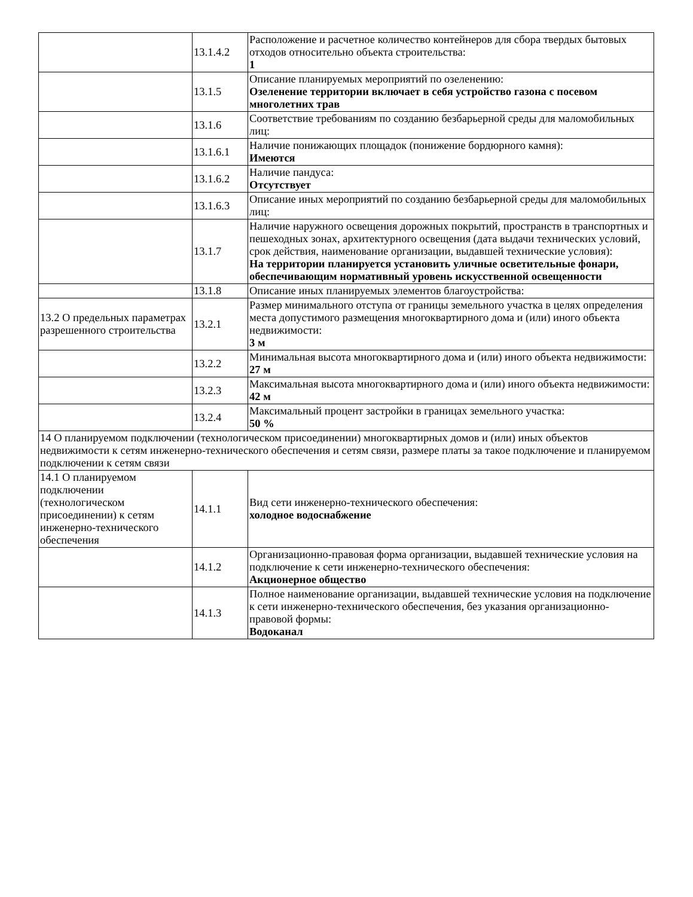| | 13.1.4.2 | Расположение и расчетное количество контейнеров для сбора твердых бытовых отходов относительно объекта строительства: 1 |
| | 13.1.5 | Описание планируемых мероприятий по озеленению: Озеленение территории включает в себя устройство газона с посевом многолетних трав |
| | 13.1.6 | Соответствие требованиям по созданию безбарьерной среды для маломобильных лиц: |
| | 13.1.6.1 | Наличие понижающих площадок (понижение бордюрного камня): Имеются |
| | 13.1.6.2 | Наличие пандуса: Отсутствует |
| | 13.1.6.3 | Описание иных мероприятий по созданию безбарьерной среды для маломобильных лиц: |
| | 13.1.7 | Наличие наружного освещения дорожных покрытий, пространств в транспортных и пешеходных зонах, архитектурного освещения (дата выдачи технических условий, срок действия, наименование организации, выдавшей технические условия): На территории планируется установить уличные осветительные фонари, обеспечивающим нормативный уровень искусственной освещенности |
| | 13.1.8 | Описание иных планируемых элементов благоустройства: |
| 13.2 О предельных параметрах разрешенного строительства | 13.2.1 | Размер минимального отступа от границы земельного участка в целях определения места допустимого размещения многоквартирного дома и (или) иного объекта недвижимости: 3 м |
| | 13.2.2 | Минимальная высота многоквартирного дома и (или) иного объекта недвижимости: 27 м |
| | 13.2.3 | Максимальная высота многоквартирного дома и (или) иного объекта недвижимости: 42 м |
| | 13.2.4 | Максимальный процент застройки в границах земельного участка: 50 % |
| 14 О планируемом подключении (технологическом присоединении) многоквартирных домов и (или) иных объектов недвижимости к сетям инженерно-технического обеспечения и сетям связи, размере платы за такое подключение и планируемом подключении к сетям связи | | |
| 14.1 О планируемом подключении (технологическом присоединении) к сетям инженерно-технического обеспечения | 14.1.1 | Вид сети инженерно-технического обеспечения: холодное водоснабжение |
| | 14.1.2 | Организационно-правовая форма организации, выдавшей технические условия на подключение к сети инженерно-технического обеспечения: Акционерное общество |
| | 14.1.3 | Полное наименование организации, выдавшей технические условия на подключение к сети инженерно-технического обеспечения, без указания организационно-правовой формы: Водоканал |